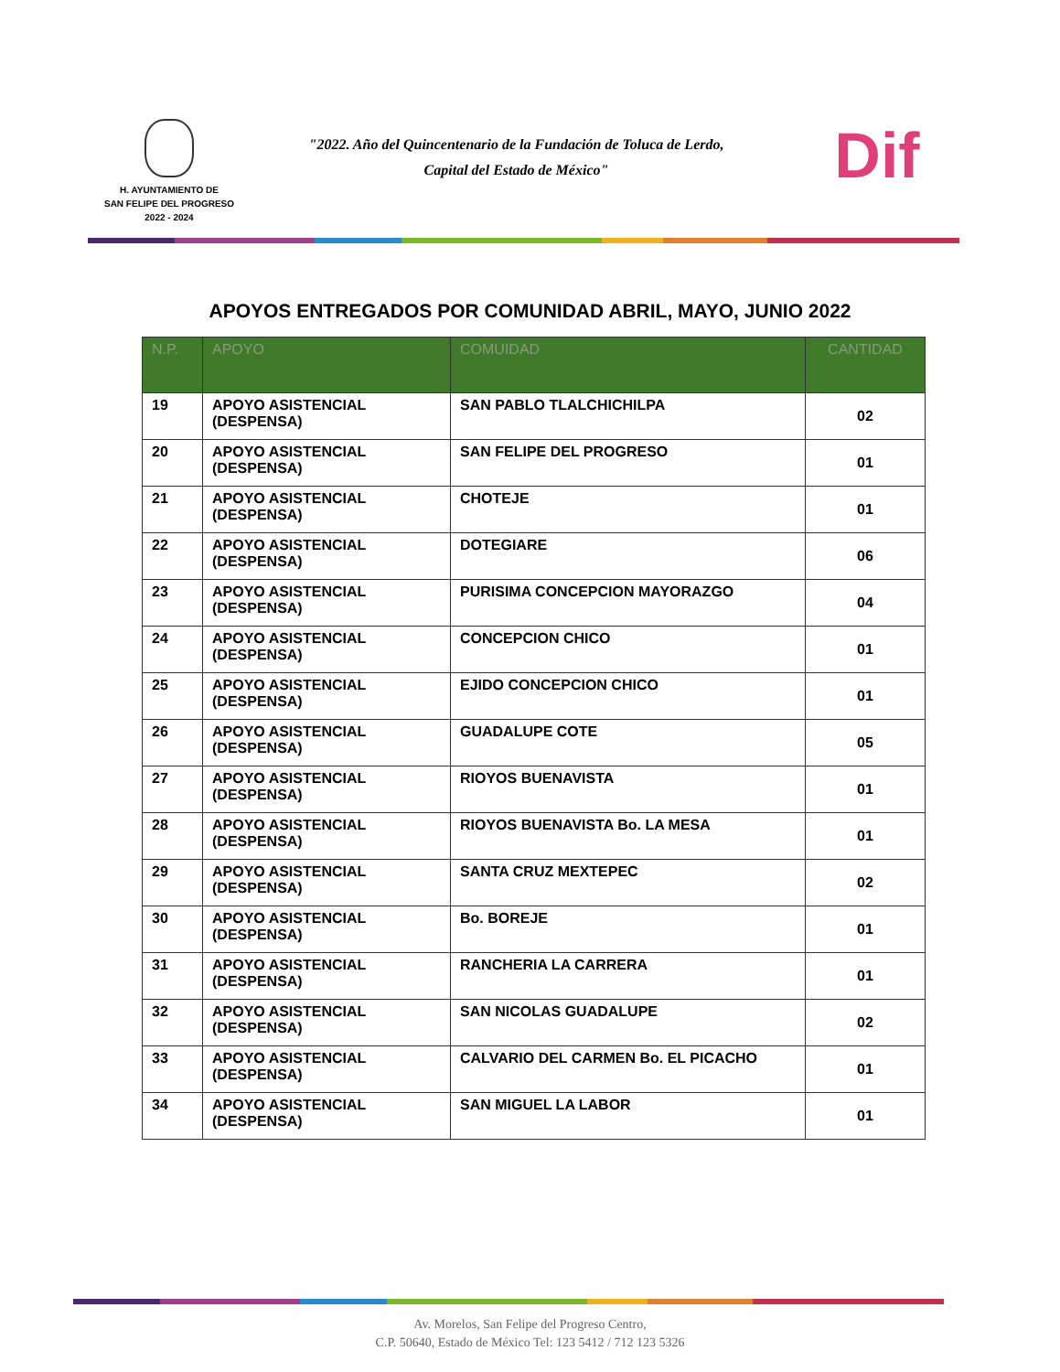H. AYUNTAMIENTO DE
SAN FELIPE DEL PROGRESO
2022 - 2024
"2022. Año del Quincentenario de la Fundación de Toluca de Lerdo,
Capital del Estado de México"
Dif
APOYOS ENTREGADOS POR COMUNIDAD ABRIL, MAYO, JUNIO 2022
| N.P. | APOYO | COMUIDAD | CANTIDAD |
| --- | --- | --- | --- |
| 19 | APOYO ASISTENCIAL (DESPENSA) | SAN PABLO TLALCHICHILPA | 02 |
| 20 | APOYO ASISTENCIAL (DESPENSA) | SAN FELIPE DEL PROGRESO | 01 |
| 21 | APOYO ASISTENCIAL (DESPENSA) | CHOTEJE | 01 |
| 22 | APOYO ASISTENCIAL (DESPENSA) | DOTEGIARE | 06 |
| 23 | APOYO ASISTENCIAL (DESPENSA) | PURISIMA CONCEPCION MAYORAZGO | 04 |
| 24 | APOYO ASISTENCIAL (DESPENSA) | CONCEPCION CHICO | 01 |
| 25 | APOYO ASISTENCIAL (DESPENSA) | EJIDO CONCEPCION CHICO | 01 |
| 26 | APOYO ASISTENCIAL (DESPENSA) | GUADALUPE COTE | 05 |
| 27 | APOYO ASISTENCIAL (DESPENSA) | RIOYOS BUENAVISTA | 01 |
| 28 | APOYO ASISTENCIAL (DESPENSA) | RIOYOS BUENAVISTA Bo. LA MESA | 01 |
| 29 | APOYO ASISTENCIAL (DESPENSA) | SANTA CRUZ MEXTEPEC | 02 |
| 30 | APOYO ASISTENCIAL (DESPENSA) | Bo. BOREJE | 01 |
| 31 | APOYO ASISTENCIAL (DESPENSA) | RANCHERIA LA CARRERA | 01 |
| 32 | APOYO ASISTENCIAL (DESPENSA) | SAN NICOLAS GUADALUPE | 02 |
| 33 | APOYO ASISTENCIAL (DESPENSA) | CALVARIO DEL CARMEN Bo. EL PICACHO | 01 |
| 34 | APOYO ASISTENCIAL (DESPENSA) | SAN MIGUEL LA LABOR | 01 |
Av. Morelos, San Felipe del Progreso Centro,
C.P. 50640, Estado de México Tel: 123 5412 / 712 123 5326